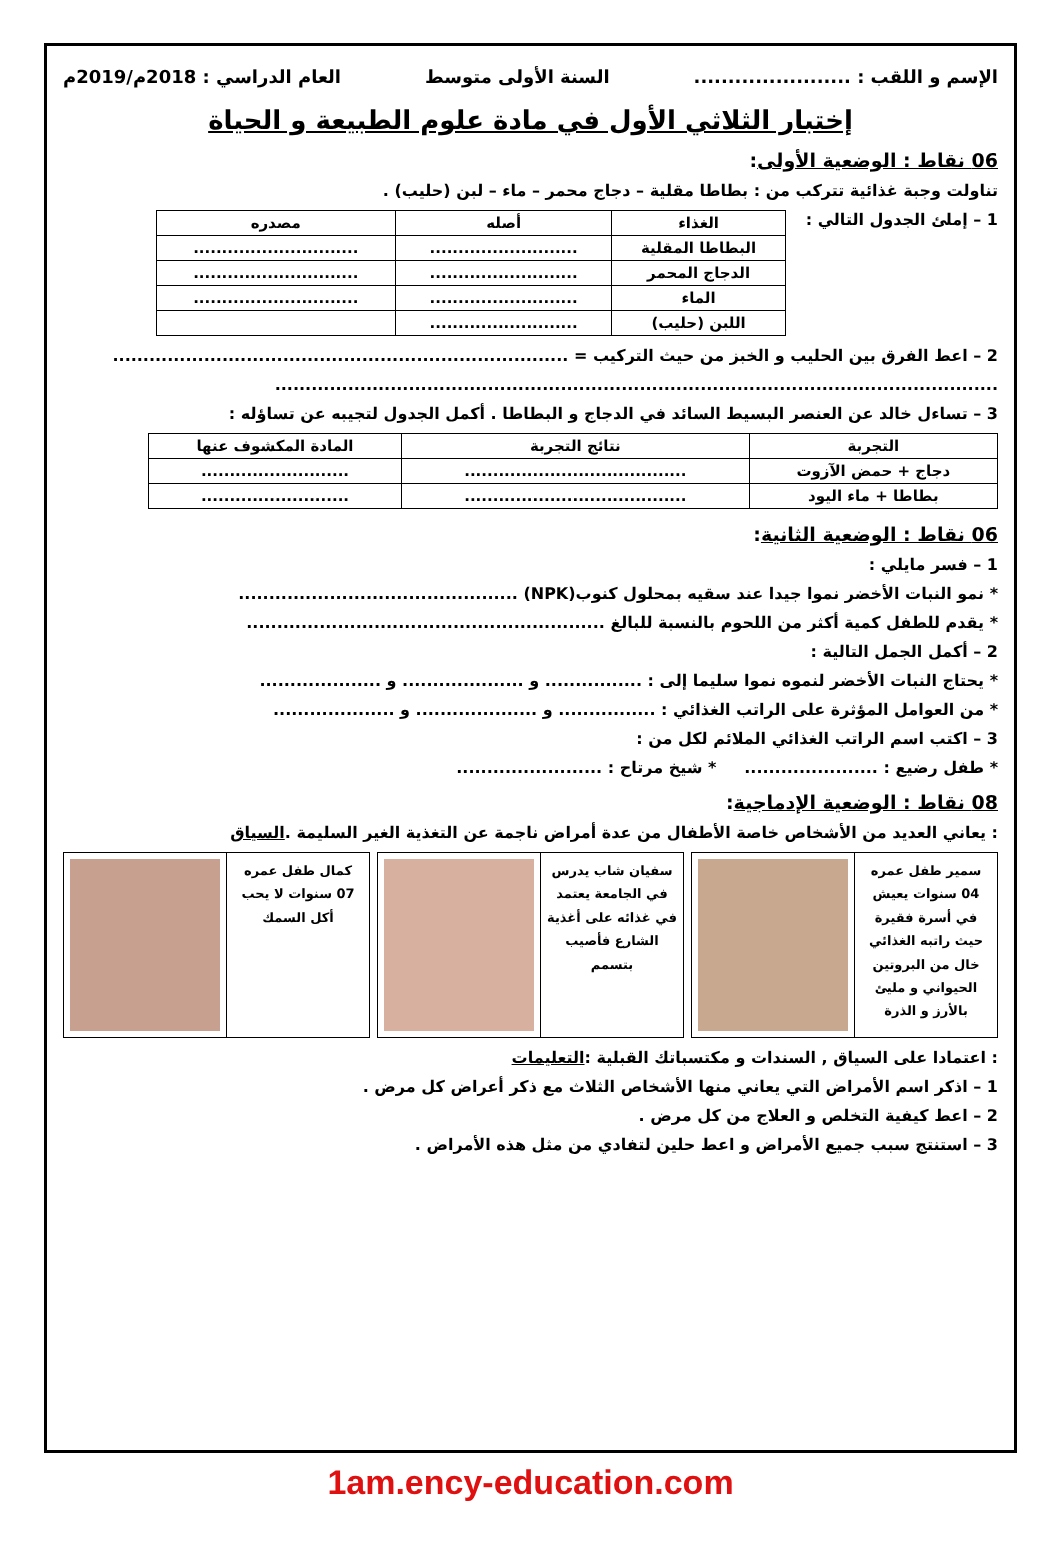الإسم و اللقب : ....................... السنة الأولى متوسط العام الدراسي : 2018م/2019م
إختبار الثلاثي الأول في مادة علوم الطبيعة و الحياة
06 نقاط : الوضعية الأولى:
تناولت وجبة غذائية تتركب من : بطاطا مقلية – دجاج محمر – ماء – لبن (حليب) .
1 – إملئ الجدول التالي :
| الغذاء | أصله | مصدره |
| --- | --- | --- |
| البطاطا المقلية | .......................... | ............................. |
| الدجاج المحمر | .......................... | ............................. |
| الماء | .......................... | ............................. |
| اللبن (حليب) | .......................... | |
2 – اعط الفرق بين الحليب و الخبز من حيث التركيب = ...........................................................................
.......................................................................................................................
3 – تساءل خالد عن العنصر البسيط السائد في الدجاج و البطاطا . أكمل الجدول لتجيبه عن تساؤله :
| التجربة | نتائج التجربة | المادة المكشوف عنها |
| --- | --- | --- |
| دجاج + حمض الآزوت | ....................................... | .......................... |
| بطاطا + ماء اليود | ....................................... | .......................... |
06 نقاط : الوضعية الثانية:
1 – فسر مايلي :
* نمو النبات الأخضر نموا جيدا عند سقيه بمحلول كنوب(NPK) ..............................................
* يقدم للطفل كمية أكثر من اللحوم بالنسبة للبالغ ...........................................................
2 – أكمل الجمل التالية :
* يحتاج النبات الأخضر لنموه نموا سليما إلى : ................ و .................... و ....................
* من العوامل المؤثرة على الراتب الغذائي : ................ و .................... و ....................
3 – اكتب اسم الراتب الغذائي الملائم لكل من :
* طفل رضيع : ...................... * شيخ مرتاح : ........................
08 نقاط : الوضعية الإدماجية:
: يعاني العديد من الأشخاص خاصة الأطفال من عدة أمراض ناجمة عن التغذية الغير السليمة .السياق
سمير طفل عمره 04 سنوات يعيش في أسرة فقيرة حيث راتبه الغذائي خال من البروتين الحيواني و مليئ بالأرز و الذرة
سفيان شاب يدرس في الجامعة يعتمد في غذائه على أغذية الشارع فأصيب بتسمم
كمال طفل عمره 07 سنوات لا يحب أكل السمك
: اعتمادا على السياق , السندات و مكتسباتك القبلية :التعليمات
1 – اذكر اسم الأمراض التي يعاني منها الأشخاص الثلاث مع ذكر أعراض كل مرض .
2 – اعط كيفية التخلص و العلاج من كل مرض .
3 – استنتج سبب جميع الأمراض و اعط حلين لتفادي من مثل هذه الأمراض .
1am.ency-education.com